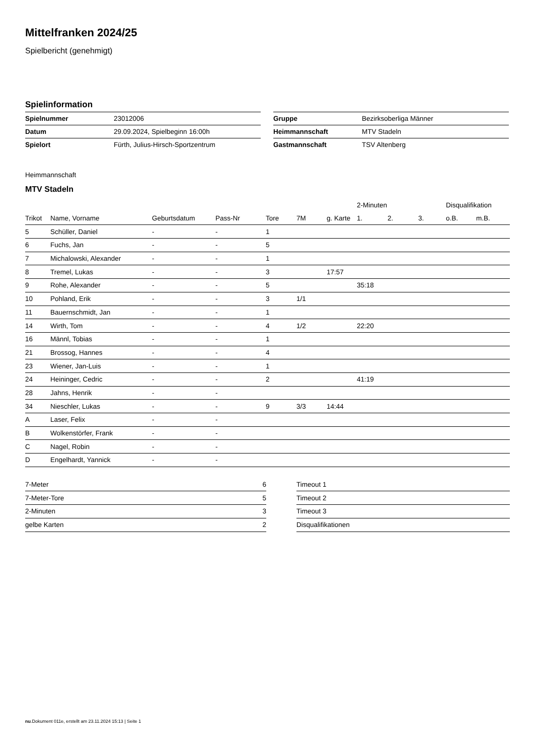Mittelfranken 2024/25
Spielbericht (genehmigt)
Spielinformation
| Spielnummer | 23012006 |
| Datum | 29.09.2024, Spielbeginn 16:00h |
| Spielort | Fürth, Julius-Hirsch-Sportzentrum |
| Gruppe | Bezirksoberliga Männer |
| Heimmannschaft | MTV Stadeln |
| Gastmannschaft | TSV Altenberg |
Heimmannschaft
MTV Stadeln
| | | | | | | | 2-Minuten | | | Disqualifikation | |
| --- | --- | --- | --- | --- | --- | --- | --- | --- | --- | --- | --- |
| Trikot | Name, Vorname | Geburtsdatum | Pass-Nr | Tore | 7M | g. Karte | 1. | 2. | 3. | o.B. | m.B. |
| 5 | Schüller, Daniel | - | - | 1 | | | | | | | |
| 6 | Fuchs, Jan | - | - | 5 | | | | | | | |
| 7 | Michalowski, Alexander | - | - | 1 | | | | | | | |
| 8 | Tremel, Lukas | - | - | 3 | | 17:57 | | | | | |
| 9 | Rohe, Alexander | - | - | 5 | | | 35:18 | | | | |
| 10 | Pohland, Erik | - | - | 3 | 1/1 | | | | | | |
| 11 | Bauernschmidt, Jan | - | - | 1 | | | | | | | |
| 14 | Wirth, Tom | - | - | 4 | 1/2 | | 22:20 | | | | |
| 16 | Männl, Tobias | - | - | 1 | | | | | | | |
| 21 | Brossog, Hannes | - | - | 4 | | | | | | | |
| 23 | Wiener, Jan-Luis | - | - | 1 | | | | | | | |
| 24 | Heininger, Cedric | - | - | 2 | | | 41:19 | | | | |
| 28 | Jahns, Henrik | - | - | | | | | | | | |
| 34 | Nieschler, Lukas | - | - | 9 | 3/3 | 14:44 | | | | | |
| A | Laser, Felix | - | - | | | | | | | | |
| B | Wolkenstörfer, Frank | - | - | | | | | | | | |
| C | Nagel, Robin | - | - | | | | | | | | |
| D | Engelhardt, Yannick | - | - | | | | | | | | |
| 7-Meter | 6 |
| 7-Meter-Tore | 5 |
| 2-Minuten | 3 |
| gelbe Karten | 2 |
| Timeout 1 |
| Timeout 2 |
| Timeout 3 |
| Disqualifikationen |
nu.Dokument 011e, erstellt am 23.11.2024 15:13 | Seite 1